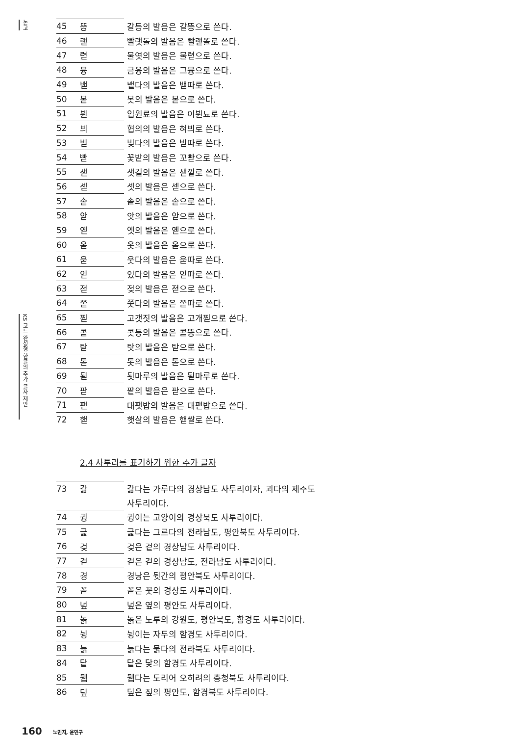논고
KS 코드 완성형 한글의 추가 글자 제안
| 45 | 뜽 | 갈등의 발음은 갈뜽으로 쓴다. |
| 46 | 랟 | 빨랫돌의 발음은 빨랟똘로 쓴다. |
| 47 | 렫 | 물엿의 발음은 물렫으로 쓴다. |
| 48 | 뮹 | 금융의 발음은 그뮹으로 쓴다. |
| 49 | 밷 | 뱉다의 발음은 밷따로 쓴다. |
| 50 | 볻 | 봇의 발음은 볻으로 쓴다. |
| 51 | 뷘 | 입원료의 발음은 이뷘뇨로 쓴다. |
| 52 | 븨 | 협의의 발음은 혀븨로 쓴다. |
| 53 | 빋 | 빚다의 발음은 빋따로 쓴다. |
| 54 | 빧 | 꽃밭의 발음은 꼬빧으로 쓴다. |
| 55 | 샏 | 샛길의 발음은 샏낄로 쓴다. |
| 56 | 섿 | 셋의 발음은 섿으로 쓴다. |
| 57 | 솓 | 솥의 발음은 솓으로 쓴다. |
| 58 | 앋 | 앗의 발음은 앋으로 쓴다. |
| 59 | 옏 | 옛의 발음은 옏으로 쓴다. |
| 60 | 옫 | 옷의 발음은 옫으로 쓴다. |
| 61 | 욷 | 웃다의 발음은 욷따로 쓴다. |
| 62 | 읻 | 있다의 발음은 읻따로 쓴다. |
| 63 | 젇 | 젖의 발음은 젇으로 쓴다. |
| 64 | 쫃 | 쫓다의 발음은 쫃따로 쓴다. |
| 65 | 찓 | 고갯짓의 발음은 고개찓으로 쓴다. |
| 66 | 콛 | 콧등의 발음은 콛뜽으로 쓴다. |
| 67 | 탇 | 탓의 발음은 탇으로 쓴다. |
| 68 | 톧 | 톳의 발음은 톧으로 쓴다. |
| 69 | 퇻 | 툇마루의 발음은 퇻마루로 쓴다. |
| 70 | 팓 | 팥의 발음은 팓으로 쓴다. |
| 71 | 팯 | 대팻밥의 발음은 대팯밥으로 쓴다. |
| 72 | 핻 | 햇살의 발음은 핻쌀로 쓴다. |
2.4 사투리를 표기하기 위한 추가 글자
| 73 | 갋 | 갋다는 가루다의 경상남도 사투리이자, 괴다의 제주도 |
| | | 사투리이다. |
| 74 | 귕 | 귕이는 고양이의 경상북도 사투리이다. |
| 75 | 긅 | 긅다는 그르다의 전라남도, 평안북도 사투리이다. |
| 76 | 겆 | 겆은 겉의 경상남도 사투리이다. |
| 77 | 겉 | 겉은 겉의 경상남도, 전라남도 사투리이다. |
| 78 | 경 | 경낭은 뒷간의 평안북도 사투리이다. |
| 79 | 꽅 | 꽅은 꽃의 경상도 사투리이다. |
| 80 | 넢 | 넢은 옆의 평안도 사투리이다. |
| 81 | 놁 | 놁은 노루의 강원도, 평안북도, 함경도 사투리이다. |
| 82 | 뉭 | 뉭이는 자두의 함경도 사투리이다. |
| 83 | 늙 | 늙다는 묽다의 전라북도 사투리이다. |
| 84 | 닽 | 닽은 닻의 함경도 사투리이다. |
| 85 | 뒙 | 뒙다는 도리어 오히려의 충청북도 사투리이다. |
| 86 | 딮 | 딮은 짚의 평안도, 함경북도 사투리이다. |
160 노민지, 윤민구